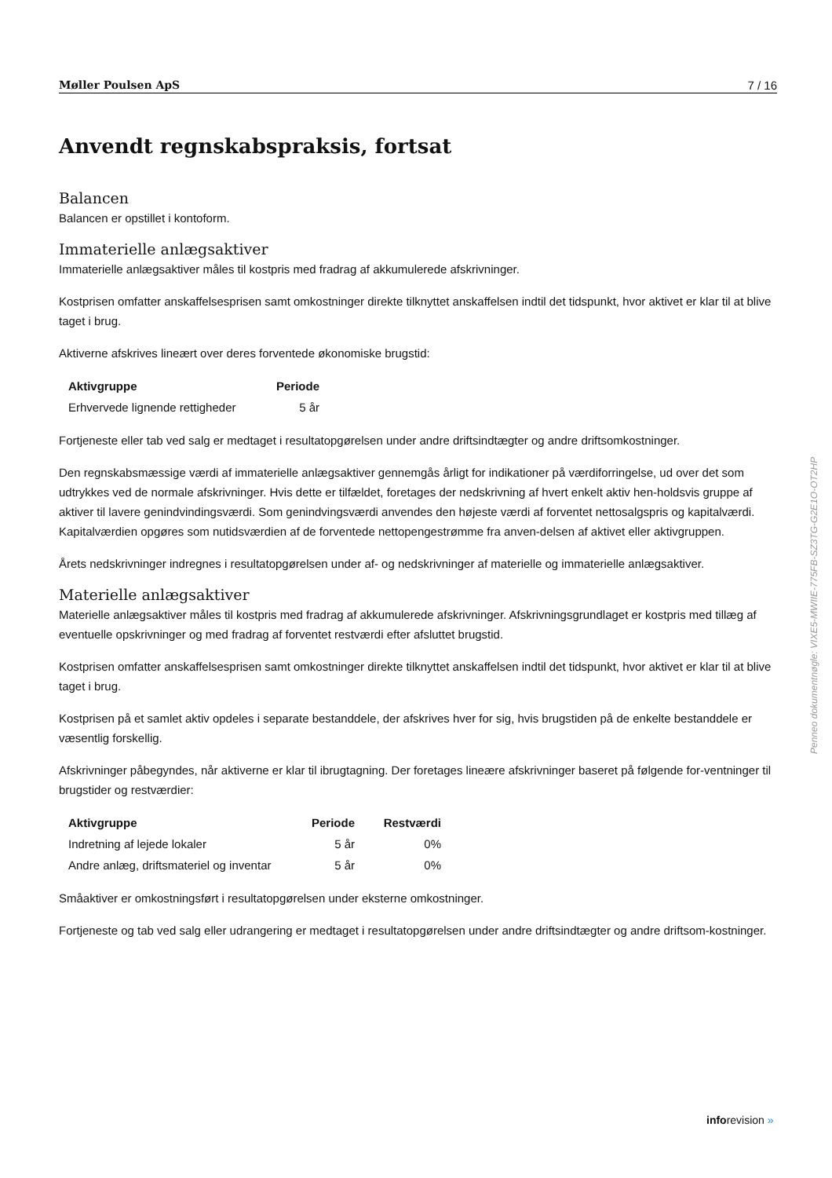Møller Poulsen ApS 7 / 16
Anvendt regnskabspraksis, fortsat
Balancen
Balancen er opstillet i kontoform.
Immaterielle anlægsaktiver
Immaterielle anlægsaktiver måles til kostpris med fradrag af akkumulerede afskrivninger.
Kostprisen omfatter anskaffelsesprisen samt omkostninger direkte tilknyttet anskaffelsen indtil det tidspunkt, hvor aktivet er klar til at blive taget i brug.
Aktiverne afskrives lineært over deres forventede økonomiske brugstid:
| Aktivgruppe | Periode |
| --- | --- |
| Erhvervede lignende rettigheder | 5 år |
Fortjeneste eller tab ved salg er medtaget i resultatopgørelsen under andre driftsindtægter og andre driftsomkostninger.
Den regnskabsmæssige værdi af immaterielle anlægsaktiver gennemgås årligt for indikationer på værdiforringelse, ud over det som udtrykkes ved de normale afskrivninger. Hvis dette er tilfældet, foretages der nedskrivning af hvert enkelt aktiv hen-holdsvis gruppe af aktiver til lavere genindvindingsværdi. Som genindvingsværdi anvendes den højeste værdi af forventet nettosalgspris og kapitalværdi. Kapitalværdien opgøres som nutidsværdien af de forventede nettopengestrømme fra anven-delsen af aktivet eller aktivgruppen.
Årets nedskrivninger indregnes i resultatopgørelsen under af- og nedskrivninger af materielle og immaterielle anlægsaktiver.
Materielle anlægsaktiver
Materielle anlægsaktiver måles til kostpris med fradrag af akkumulerede afskrivninger. Afskrivningsgrundlaget er kostpris med tillæg af eventuelle opskrivninger og med fradrag af forventet restværdi efter afsluttet brugstid.
Kostprisen omfatter anskaffelsesprisen samt omkostninger direkte tilknyttet anskaffelsen indtil det tidspunkt, hvor aktivet er klar til at blive taget i brug.
Kostprisen på et samlet aktiv opdeles i separate bestanddele, der afskrives hver for sig, hvis brugstiden på de enkelte bestanddele er væsentlig forskellig.
Afskrivninger påbegyndes, når aktiverne er klar til ibrugtagning. Der foretages lineære afskrivninger baseret på følgende for-ventninger til brugstider og restværdier:
| Aktivgruppe | Periode | Restværdi |
| --- | --- | --- |
| Indretning af lejede lokaler | 5 år | 0% |
| Andre anlæg, driftsmateriel og inventar | 5 år | 0% |
Småaktiver er omkostningsført i resultatopgørelsen under eksterne omkostninger.
Fortjeneste og tab ved salg eller udrangering er medtaget i resultatopgørelsen under andre driftsindtægter og andre driftsom-kostninger.
Penneo dokumentnøgle: VIXE5-MWIIE-775FB-SZ3TG-G2E1O-OT2HP
inforevision »